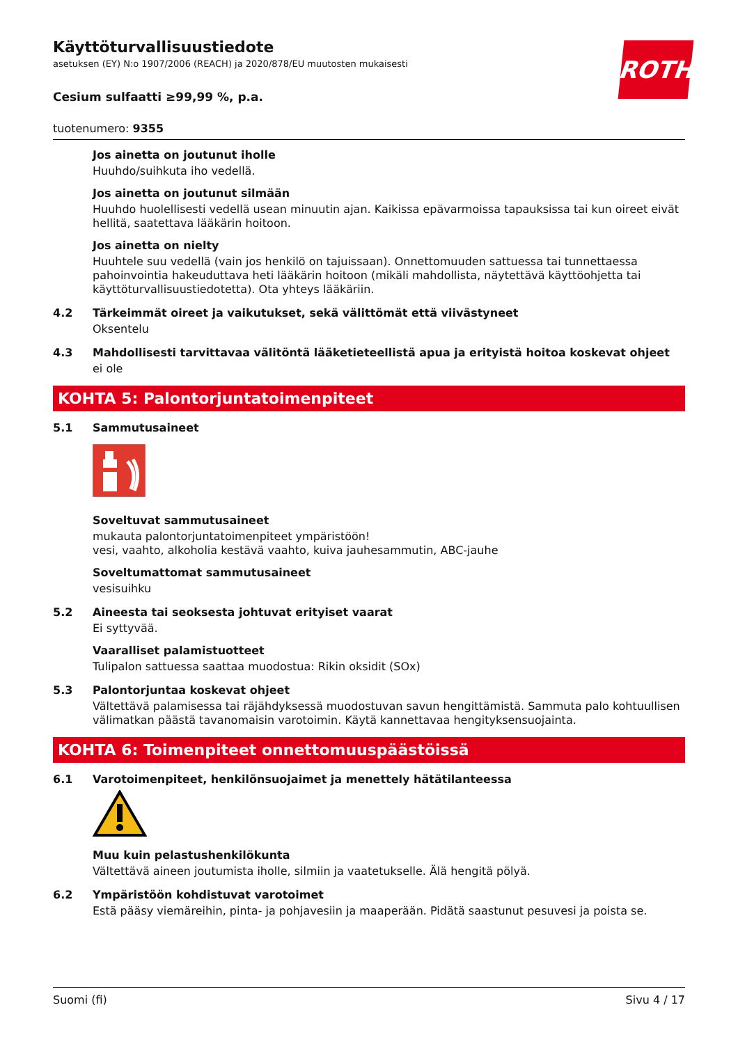ROTH
Käyttöturvallisuustiedote
asetuksen (EY) N:o 1907/2006 (REACH) ja 2020/878/EU muutosten mukaisesti
Cesium sulfaatti ≥99,99 %, p.a.
tuotenumero: 9355
Jos ainetta on joutunut iholle
Huuhdo/suihkuta iho vedellä.
Jos ainetta on joutunut silmään
Huuhdo huolellisesti vedellä usean minuutin ajan. Kaikissa epävarmoissa tapauksissa tai kun oireet eivät hellitä, saatettava lääkärin hoitoon.
Jos ainetta on nielty
Huuhtele suu vedellä (vain jos henkilö on tajuissaan). Onnettomuuden sattuessa tai tunnettaessa pahoinvointia hakeuduttava heti lääkärin hoitoon (mikäli mahdollista, näytettävä käyttöohjetta tai käyttöturvallisuustiedotetta). Ota yhteys lääkäriin.
4.2 Tärkeimmät oireet ja vaikutukset, sekä välittömät että viivästyneet
Oksentelu
4.3 Mahdollisesti tarvittavaa välitöntä lääketieteellistä apua ja erityistä hoitoa koskevat ohjeet
ei ole
KOHTA 5: Palontorjuntatoimenpiteet
5.1 Sammutusaineet
Soveltuvat sammutusaineet
mukauta palontorjuntatoimenpiteet ympäristöön!
vesi, vaahto, alkoholia kestävä vaahto, kuiva jauhesammutin, ABC-jauhe
Soveltumattomat sammutusaineet
vesisuihku
5.2 Aineesta tai seoksesta johtuvat erityiset vaarat
Ei syttyvää.
Vaaralliset palamistuotteet
Tulipalon sattuessa saattaa muodostua: Rikin oksidit (SOx)
5.3 Palontorjuntaa koskevat ohjeet
Vältettävä palamisessa tai räjähdyksessä muodostuvan savun hengittämistä. Sammuta palo kohtuullisen välimatkan päästä tavanomaisin varotoimin. Käytä kannettavaa hengityksensuojainta.
KOHTA 6: Toimenpiteet onnettomuuspäästöissä
6.1 Varotoimenpiteet, henkilönsuojaimet ja menettely hätätilanteessa
Muu kuin pelastushenkilökunta
Vältettävä aineen joutumista iholle, silmiin ja vaatetukselle. Älä hengitä pölyä.
6.2 Ympäristöön kohdistuvat varotoimet
Estä pääsy viemäreihin, pinta- ja pohjavesiin ja maaperään. Pidätä saastunut pesuvesi ja poista se.
Suomi (fi) Sivu 4 / 17